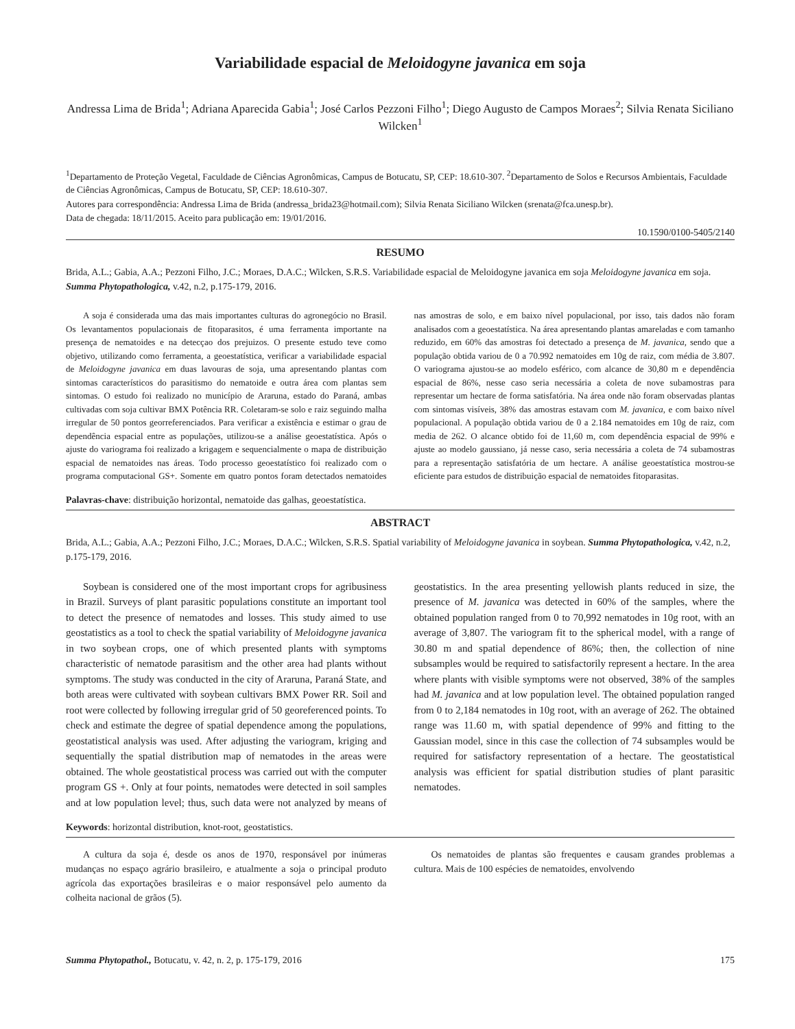Variabilidade espacial de Meloidogyne javanica em soja
Andressa Lima de Brida<sup>1</sup>; Adriana Aparecida Gabia<sup>1</sup>; José Carlos Pezzoni Filho<sup>1</sup>; Diego Augusto de Campos Moraes<sup>2</sup>; Silvia Renata Siciliano Wilcken<sup>1</sup>
<sup>1</sup> Departamento de Proteção Vegetal, Faculdade de Ciências Agronômicas, Campus de Botucatu, SP, CEP: 18.610-307. <sup>2</sup>Departamento de Solos e Recursos Ambientais, Faculdade de Ciências Agronômicas, Campus de Botucatu, SP, CEP: 18.610-307.
Autores para correspondência: Andressa Lima de Brida (andressa_brida23@hotmail.com); Silvia Renata Siciliano Wilcken (srenata@fca.unesp.br).
Data de chegada: 18/11/2015. Aceito para publicação em: 19/01/2016.
10.1590/0100-5405/2140
RESUMO
Brida, A.L.; Gabia, A.A.; Pezzoni Filho, J.C.; Moraes, D.A.C.; Wilcken, S.R.S. Variabilidade espacial de Meloidogyne javanica em soja Meloidogyne javanica em soja. Summa Phytopathologica, v.42, n.2, p.175-179, 2016.
A soja é considerada uma das mais importantes culturas do agronegócio no Brasil. Os levantamentos populacionais de fitoparasitos, é uma ferramenta importante na presença de nematoides e na detecçao dos prejuizos. O presente estudo teve como objetivo, utilizando como ferramenta, a geoestatística, verificar a variabilidade espacial de Meloidogyne javanica em duas lavouras de soja, uma apresentando plantas com sintomas característicos do parasitismo do nematoide e outra área com plantas sem sintomas. O estudo foi realizado no município de Araruna, estado do Paraná, ambas cultivadas com soja cultivar BMX Potência RR. Coletaram-se solo e raiz seguindo malha irregular de 50 pontos georreferenciados. Para verificar a existência e estimar o grau de dependência espacial entre as populações, utilizou-se a análise geoestatística. Após o ajuste do variograma foi realizado a krigagem e sequencialmente o mapa de distribuição espacial de nematoides nas áreas. Todo processo geoestatístico foi realizado com o programa computacional GS+. Somente em quatro pontos foram detectados nematoides nas amostras de solo, e em baixo nível populacional, por isso, tais dados não foram analisados com a geoestatística. Na área apresentando plantas amareladas e com tamanho reduzido, em 60% das amostras foi detectado a presença de M. javanica, sendo que a população obtida variou de 0 a 70.992 nematoides em 10g de raiz, com média de 3.807. O variograma ajustou-se ao modelo esférico, com alcance de 30,80 m e dependência espacial de 86%, nesse caso seria necessária a coleta de nove subamostras para representar um hectare de forma satisfatória. Na área onde não foram observadas plantas com sintomas visíveis, 38% das amostras estavam com M. javanica, e com baixo nível populacional. A população obtida variou de 0 a 2.184 nematoides em 10g de raiz, com media de 262. O alcance obtido foi de 11,60 m, com dependência espacial de 99% e ajuste ao modelo gaussiano, já nesse caso, seria necessária a coleta de 74 subamostras para a representação satisfatória de um hectare. A análise geoestatística mostrou-se eficiente para estudos de distribuição espacial de nematoides fitoparasitas.
Palavras-chave: distribuição horizontal, nematoide das galhas, geoestatística.
ABSTRACT
Brida, A.L.; Gabia, A.A.; Pezzoni Filho, J.C.; Moraes, D.A.C.; Wilcken, S.R.S. Spatial variability of Meloidogyne javanica in soybean. Summa Phytopathologica, v.42, n.2, p.175-179, 2016.
Soybean is considered one of the most important crops for agribusiness in Brazil. Surveys of plant parasitic populations constitute an important tool to detect the presence of nematodes and losses. This study aimed to use geostatistics as a tool to check the spatial variability of Meloidogyne javanica in two soybean crops, one of which presented plants with symptoms characteristic of nematode parasitism and the other area had plants without symptoms. The study was conducted in the city of Araruna, Paraná State, and both areas were cultivated with soybean cultivars BMX Power RR. Soil and root were collected by following irregular grid of 50 georeferenced points. To check and estimate the degree of spatial dependence among the populations, geostatistical analysis was used. After adjusting the variogram, kriging and sequentially the spatial distribution map of nematodes in the areas were obtained. The whole geostatistical process was carried out with the computer program GS +. Only at four points, nematodes were detected in soil samples and at low population level; thus, such data were not analyzed by means of geostatistics. In the area presenting yellowish plants reduced in size, the presence of M. javanica was detected in 60% of the samples, where the obtained population ranged from 0 to 70,992 nematodes in 10g root, with an average of 3,807. The variogram fit to the spherical model, with a range of 30.80 m and spatial dependence of 86%; then, the collection of nine subsamples would be required to satisfactorily represent a hectare. In the area where plants with visible symptoms were not observed, 38% of the samples had M. javanica and at low population level. The obtained population ranged from 0 to 2,184 nematodes in 10g root, with an average of 262. The obtained range was 11.60 m, with spatial dependence of 99% and fitting to the Gaussian model, since in this case the collection of 74 subsamples would be required for satisfactory representation of a hectare. The geostatistical analysis was efficient for spatial distribution studies of plant parasitic nematodes.
Keywords: horizontal distribution, knot-root, geostatistics.
A cultura da soja é, desde os anos de 1970, responsável por inúmeras mudanças no espaço agrário brasileiro, e atualmente a soja o principal produto agrícola das exportações brasileiras e o maior responsável pelo aumento da colheita nacional de grãos (5).
Os nematoides de plantas são frequentes e causam grandes problemas a cultura. Mais de 100 espécies de nematoides, envolvendo
Summa Phytopathol., Botucatu, v. 42, n. 2, p. 175-179, 2016 175